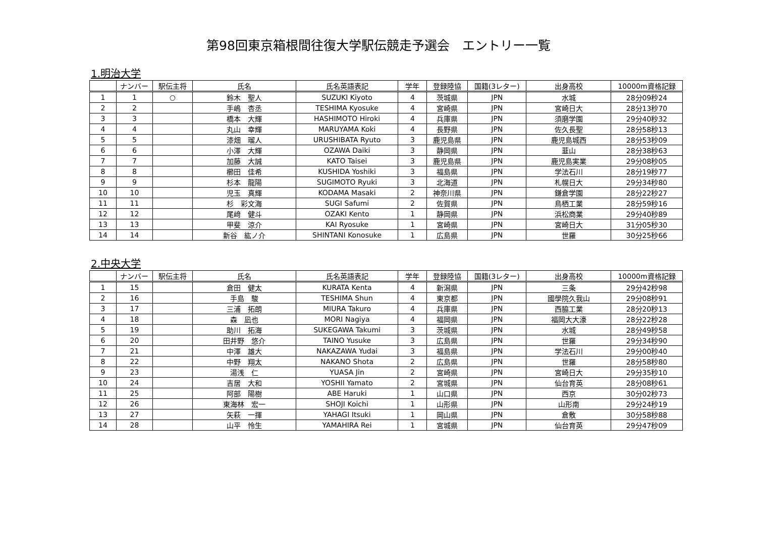第98回東京箱根間往復大学駅伝競走予選会　エントリー一覧
1.明治大学
| | ナンバー | 駅伝主将 | 氏名 | 氏名英語表記 | 学年 | 登録陸協 | 国籍(3レター) | 出身高校 | 10000m資格記録 |
| --- | --- | --- | --- | --- | --- | --- | --- | --- | --- |
| 1 | 1 | ○ | 鈴木 聖人 | SUZUKI Kiyoto | 4 | 茨城県 | JPN | 水城 | 28分09秒24 |
| 2 | 2 | | 手嶋 杏丞 | TESHIMA Kyosuke | 4 | 宮崎県 | JPN | 宮崎日大 | 28分13秒70 |
| 3 | 3 | | 橋本 大輝 | HASHIMOTO Hiroki | 4 | 兵庫県 | JPN | 須磨学園 | 29分40秒32 |
| 4 | 4 | | 丸山 幸輝 | MARUYAMA Koki | 4 | 長野県 | JPN | 佐久長聖 | 28分58秒13 |
| 5 | 5 | | 漆畑 瑠人 | URUSHIBATA Ryuto | 3 | 鹿児島県 | JPN | 鹿児島城西 | 28分53秒09 |
| 6 | 6 | | 小澤 大輝 | OZAWA Daiki | 3 | 静岡県 | JPN | 韮山 | 28分38秒63 |
| 7 | 7 | | 加藤 大誠 | KATO Taisei | 3 | 鹿児島県 | JPN | 鹿児島実業 | 29分08秒05 |
| 8 | 8 | | 櫛田 佳希 | KUSHIDA Yoshiki | 3 | 福島県 | JPN | 学法石川 | 28分19秒77 |
| 9 | 9 | | 杉本 龍陽 | SUGIMOTO Ryuki | 3 | 北海道 | JPN | 札幌日大 | 29分34秒80 |
| 10 | 10 | | 児玉 真輝 | KODAMA Masaki | 2 | 神奈川県 | JPN | 鎌倉学園 | 28分22秒27 |
| 11 | 11 | | 杉 彩文海 | SUGI Safumi | 2 | 佐賀県 | JPN | 鳥栖工業 | 28分59秒16 |
| 12 | 12 | | 尾﨑 健斗 | OZAKI Kento | 1 | 静岡県 | JPN | 浜松商業 | 29分40秒89 |
| 13 | 13 | | 甲斐 涼介 | KAI Ryosuke | 1 | 宮崎県 | JPN | 宮崎日大 | 31分05秒30 |
| 14 | 14 | | 新谷 紘ノ介 | SHINTANI Konosuke | 1 | 広島県 | JPN | 世羅 | 30分25秒66 |
2.中央大学
| | ナンバー | 駅伝主将 | 氏名 | 氏名英語表記 | 学年 | 登録陸協 | 国籍(3レター) | 出身高校 | 10000m資格記録 |
| --- | --- | --- | --- | --- | --- | --- | --- | --- | --- |
| 1 | 15 | | 倉田 健太 | KURATA Kenta | 4 | 新潟県 | JPN | 三条 | 29分42秒98 |
| 2 | 16 | | 手島 駿 | TESHIMA Shun | 4 | 東京都 | JPN | 國學院久我山 | 29分08秒91 |
| 3 | 17 | | 三浦 拓朗 | MIURA Takuro | 4 | 兵庫県 | JPN | 西脇工業 | 28分20秒13 |
| 4 | 18 | | 森 凪也 | MORI Nagiya | 4 | 福岡県 | JPN | 福岡大大濠 | 28分22秒28 |
| 5 | 19 | | 助川 拓海 | SUKEGAWA Takumi | 3 | 茨城県 | JPN | 水城 | 28分49秒58 |
| 6 | 20 | | 田井野 悠介 | TAINO Yusuke | 3 | 広島県 | JPN | 世羅 | 29分34秒90 |
| 7 | 21 | | 中澤 雄大 | NAKAZAWA Yudai | 3 | 福島県 | JPN | 学法石川 | 29分00秒40 |
| 8 | 22 | | 中野 翔太 | NAKANO Shota | 2 | 広島県 | JPN | 世羅 | 28分58秒80 |
| 9 | 23 | | 湯浅 仁 | YUASA Jin | 2 | 宮崎県 | JPN | 宮崎日大 | 29分35秒10 |
| 10 | 24 | | 吉居 大和 | YOSHII Yamato | 2 | 宮城県 | JPN | 仙台育英 | 28分08秒61 |
| 11 | 25 | | 阿部 陽樹 | ABE Haruki | 1 | 山口県 | JPN | 西京 | 30分02秒73 |
| 12 | 26 | | 東海林 宏一 | SHOJI Koichi | 1 | 山形県 | JPN | 山形南 | 29分24秒19 |
| 13 | 27 | | 矢萩 一揮 | YAHAGI Itsuki | 1 | 岡山県 | JPN | 倉敷 | 30分58秒88 |
| 14 | 28 | | 山平 怜生 | YAMAHIRA Rei | 1 | 宮城県 | JPN | 仙台育英 | 29分47秒09 |